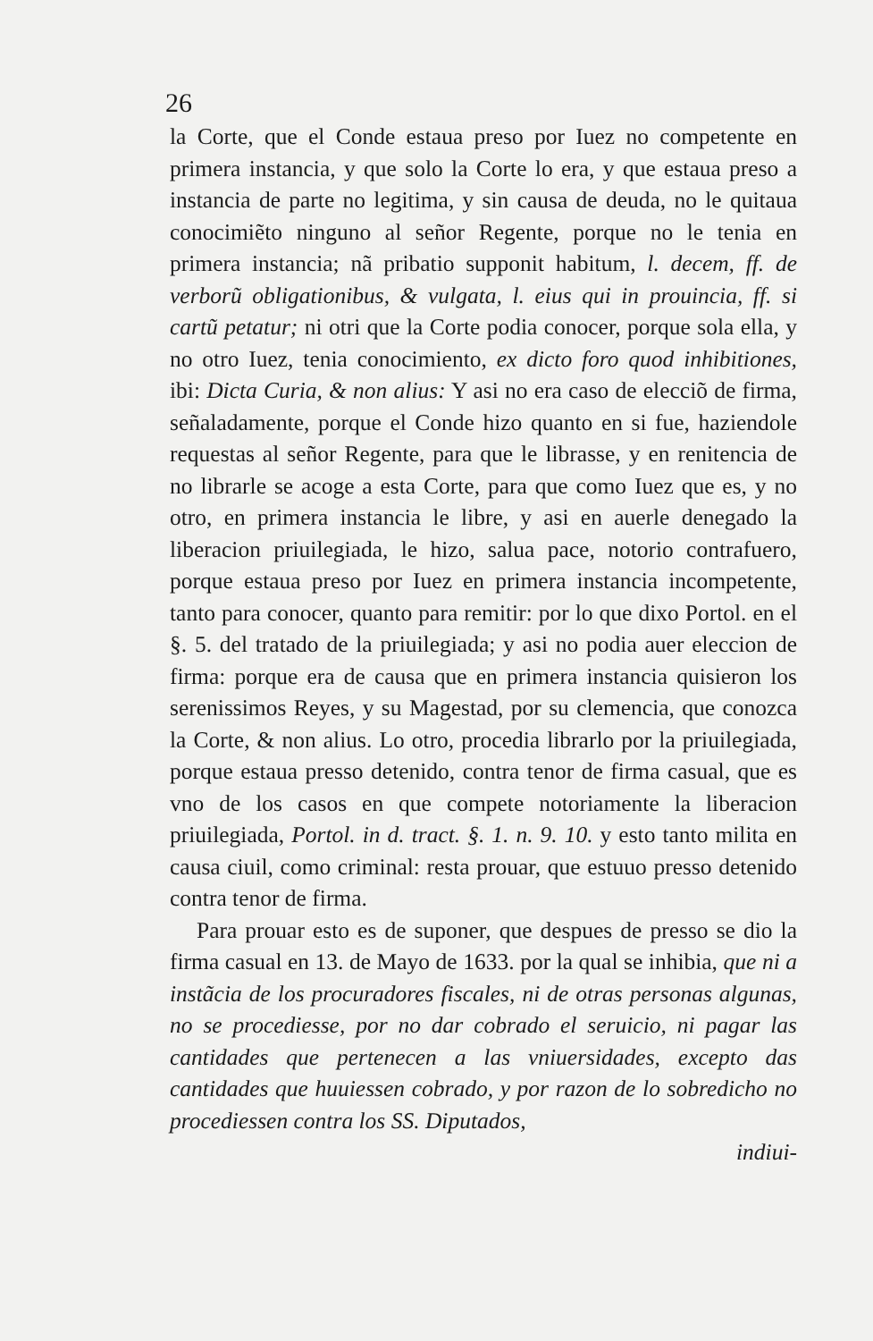26
la Corte, que el Conde estaua preso por Iuez no competente en primera instancia, y que solo la Corte lo era, y que estaua preso a instancia de parte no legitima, y sin causa de deuda, no le quitaua conocimiẽto ninguno al señor Regente, porque no le tenia en primera instancia; nã pribatio supponit habitum, l. decem, ff. de verborũ obligationibus, & vulgata, l. eius qui in prouincia, ff. si cartũ petatur; ni otri que la Corte podia conocer, porque sola ella, y no otro Iuez, tenia conocimiento, ex dicto foro quod inhibitiones, ibi: Dicta Curia, & non alius: Y asi no era caso de elecciõ de firma, señaladamente, porque el Conde hizo quanto en si fue, haziendole requestas al señor Regente, para que le librasse, y en renitencia de no librarle se acoge a esta Corte, para que como Iuez que es, y no otro, en primera instancia le libre, y asi en auerle denegado la liberacion priuilegiada, le hizo, salua pace, notorio contrafuero, porque estaua preso por Iuez en primera instancia incompetente, tanto para conocer, quanto para remitir: por lo que dixo Portol. en el §. 5. del tratado de la priuilegiada; y asi no podia auer eleccion de firma: porque era de causa que en primera instancia quisieron los serenissimos Reyes, y su Magestad, por su clemencia, que conozca la Corte, & non alius. Lo otro, procedia librarlo por la priuilegiada, porque estaua presso detenido, contra tenor de firma casual, que es vno de los casos en que compete notoriamente la liberacion priuilegiada, Portol. in d. tract. §. 1. n. 9. 10. y esto tanto milita en causa ciuil, como criminal: resta prouar, que estuuo presso detenido contra tenor de firma.
Para prouar esto es de suponer, que despues de presso se dio la firma casual en 13. de Mayo de 1633. por la qual se inhibia, que ni a instãcia de los procuradores fiscales, ni de otras personas algunas, no se procediesse, por no dar cobrado el seruicio, ni pagar las cantidades que pertenecen a las vniuersidades, excepto das cantidades que huuiessen cobrado, y por razon de lo sobredicho no procediessen contra los SS. Diputados,
indiui-